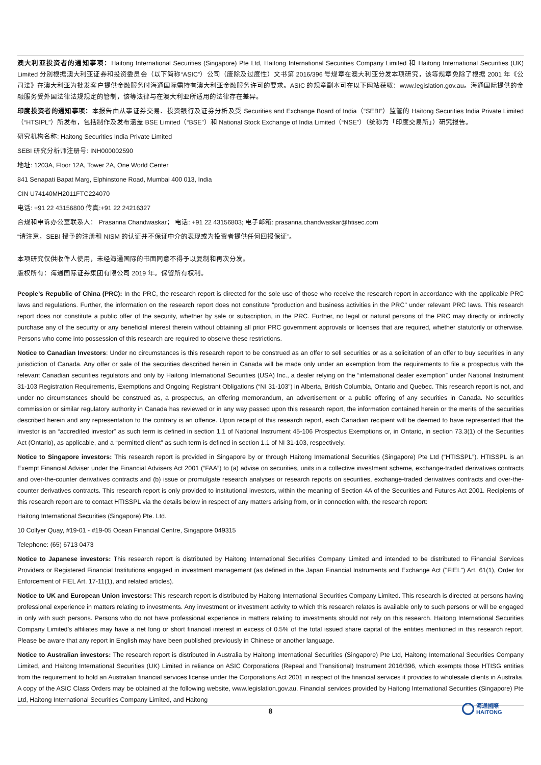澳大利亚投资者的通知事项：Haitong International Securities (Singapore) Pte Ltd, Haitong International Securities Company Limited 和 Haitong International Securities (UK) Limited 分别根据澳大利亚证券和投资委员会（以下简称“ASIC”）公司（废除及过度性）文书第 2016/396 号规章在澳大利亚分发本项研究，该等规章免除了根据 2001 年《公司法》在澳大利亚为批发客户提供金融服务时海通国际需持有澳大利亚金融服务许可的要求。ASIC 的规章副本可在以下网站获取：www.legislation.gov.au。海通国际提供的金融服务受外国法律法规规定的管制，该等法律与在澳大利亚所适用的法律存在差异。
印度投资者的通知事项：本报告由从事证券交易、投资银行及证券分析及受 Securities and Exchange Board of India（“SEBI”）监管的 Haitong Securities India Private Limited（“HTSIPL”）所发布，包括制作及发布涵盖 BSE Limited（“BSE”）和 National Stock Exchange of India Limited（“NSE”）（统称为「印度交易所」）研究报告。
研究机构名称: Haitong Securities India Private Limited
SEBI 研究分析师注册号: INH000002590
地址: 1203A, Floor 12A, Tower 2A, One World Center
841 Senapati Bapat Marg, Elphinstone Road, Mumbai 400 013, India
CIN U74140MH2011FTC224070
电话: +91 22 43156800 传真:+91 22 24216327
合规和申诉办公室联系人： Prasanna Chandwaskar； 电话: +91 22 43156803; 电子邮箱: prasanna.chandwaskar@htisec.com
“请注意，SEBI 授予的注册和 NISM 的认证并不保证中介的表现或为投资者提供任何回报保证”。
本项研究仅供收件人使用，未经海通国际的书面同意不得予以复制和再次分发。
版权所有：海通国际证券集团有限公司 2019 年。保留所有权利。
People’s Republic of China (PRC): In the PRC, the research report is directed for the sole use of those who receive the research report in accordance with the applicable PRC laws and regulations. Further, the information on the research report does not constitute "production and business activities in the PRC" under relevant PRC laws. This research report does not constitute a public offer of the security, whether by sale or subscription, in the PRC. Further, no legal or natural persons of the PRC may directly or indirectly purchase any of the security or any beneficial interest therein without obtaining all prior PRC government approvals or licenses that are required, whether statutorily or otherwise. Persons who come into possession of this research are required to observe these restrictions.
Notice to Canadian Investors: Under no circumstances is this research report to be construed as an offer to sell securities or as a solicitation of an offer to buy securities in any jurisdiction of Canada. Any offer or sale of the securities described herein in Canada will be made only under an exemption from the requirements to file a prospectus with the relevant Canadian securities regulators and only by Haitong International Securities (USA) Inc., a dealer relying on the “international dealer exemption” under National Instrument 31-103 Registration Requirements, Exemptions and Ongoing Registrant Obligations (“NI 31-103”) in Alberta, British Columbia, Ontario and Quebec. This research report is not, and under no circumstances should be construed as, a prospectus, an offering memorandum, an advertisement or a public offering of any securities in Canada. No securities commission or similar regulatory authority in Canada has reviewed or in any way passed upon this research report, the information contained herein or the merits of the securities described herein and any representation to the contrary is an offence. Upon receipt of this research report, each Canadian recipient will be deemed to have represented that the investor is an “accredited investor” as such term is defined in section 1.1 of National Instrument 45-106 Prospectus Exemptions or, in Ontario, in section 73.3(1) of the Securities Act (Ontario), as applicable, and a “permitted client” as such term is defined in section 1.1 of NI 31-103, respectively.
Notice to Singapore investors: This research report is provided in Singapore by or through Haitong International Securities (Singapore) Pte Ltd (“HTISSPL”). HTISSPL is an Exempt Financial Adviser under the Financial Advisers Act 2001 (“FAA”) to (a) advise on securities, units in a collective investment scheme, exchange-traded derivatives contracts and over-the-counter derivatives contracts and (b) issue or promulgate research analyses or research reports on securities, exchange-traded derivatives contracts and over-the-counter derivatives contracts. This research report is only provided to institutional investors, within the meaning of Section 4A of the Securities and Futures Act 2001. Recipients of this research report are to contact HTISSPL via the details below in respect of any matters arising from, or in connection with, the research report:
Haitong International Securities (Singapore) Pte. Ltd.
10 Collyer Quay, #19-01 - #19-05 Ocean Financial Centre, Singapore 049315
Telephone: (65) 6713 0473
Notice to Japanese investors: This research report is distributed by Haitong International Securities Company Limited and intended to be distributed to Financial Services Providers or Registered Financial Institutions engaged in investment management (as defined in the Japan Financial Instruments and Exchange Act ("FIEL") Art. 61(1), Order for Enforcement of FIEL Art. 17-11(1), and related articles).
Notice to UK and European Union investors: This research report is distributed by Haitong International Securities Company Limited. This research is directed at persons having professional experience in matters relating to investments. Any investment or investment activity to which this research relates is available only to such persons or will be engaged in only with such persons. Persons who do not have professional experience in matters relating to investments should not rely on this research. Haitong International Securities Company Limited’s affiliates may have a net long or short financial interest in excess of 0.5% of the total issued share capital of the entities mentioned in this research report. Please be aware that any report in English may have been published previously in Chinese or another language.
Notice to Australian investors: The research report is distributed in Australia by Haitong International Securities (Singapore) Pte Ltd, Haitong International Securities Company Limited, and Haitong International Securities (UK) Limited in reliance on ASIC Corporations (Repeal and Transitional) Instrument 2016/396, which exempts those HTISG entities from the requirement to hold an Australian financial services license under the Corporations Act 2001 in respect of the financial services it provides to wholesale clients in Australia. A copy of the ASIC Class Orders may be obtained at the following website, www.legislation.gov.au. Financial services provided by Haitong International Securities (Singapore) Pte Ltd, Haitong International Securities Company Limited, and Haitong
8
海通國際
HAITONG